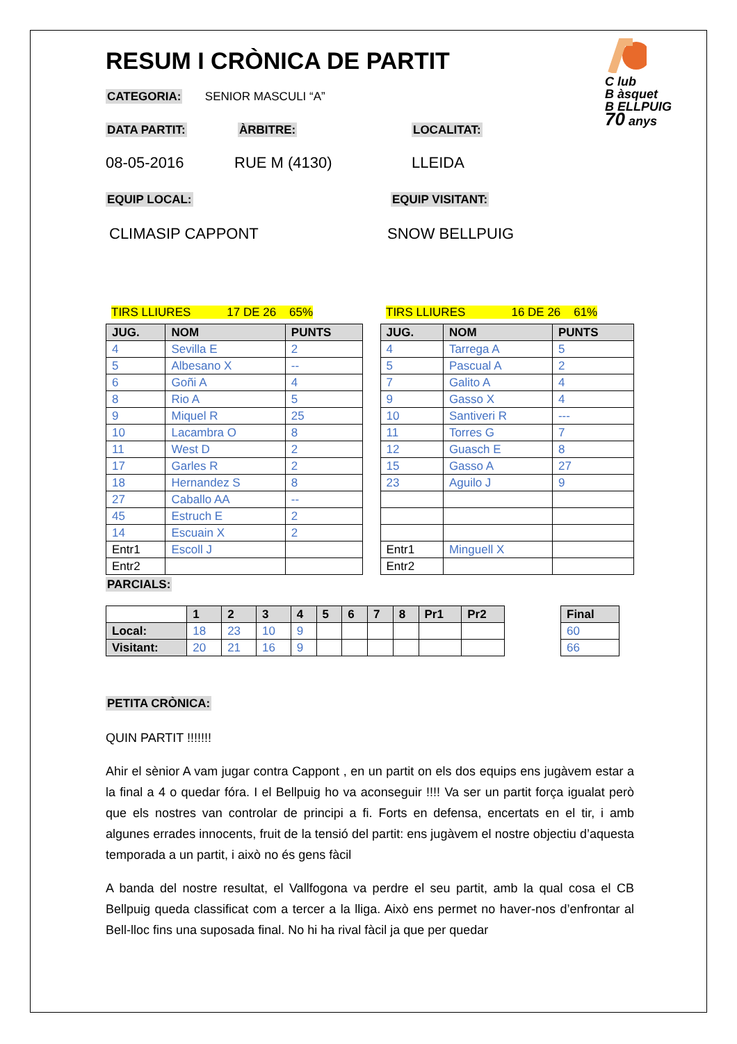C lub
B àsquet
B ELLPUIG
70 anys
RESUM I CRÒNICA DE PARTIT
CATEGORIA: SENIOR MASCULI “A”
DATA PARTIT: ÀRBITRE: LOCALITAT:
08-05-2016 RUE M (4130) LLEIDA
EQUIP LOCAL: EQUIP VISITANT:
CLIMASIP CAPPONT SNOW BELLPUIG
TIRS LLIURES 17 DE 26 65% TIRS LLIURES 16 DE 26 61%
| JUG. | NOM | PUNTS |
| --- | --- | --- |
| 4 | Sevilla E | 2 |
| 5 | Albesano X | -- |
| 6 | Goñi A | 4 |
| 8 | Rio A | 5 |
| 9 | Miquel R | 25 |
| 10 | Lacambra O | 8 |
| 11 | West D | 2 |
| 17 | Garles R | 2 |
| 18 | Hernandez S | 8 |
| 27 | Caballo AA | -- |
| 45 | Estruch E | 2 |
| 14 | Escuain X | 2 |
| Entr1 | Escoll J | |
| Entr2 | | |
| JUG. | NOM | PUNTS |
| --- | --- | --- |
| 4 | Tarrega A | 5 |
| 5 | Pascual A | 2 |
| 7 | Galito A | 4 |
| 9 | Gasso X | 4 |
| 10 | Santiveri R | --- |
| 11 | Torres G | 7 |
| 12 | Guasch E | 8 |
| 15 | Gasso A | 27 |
| 23 | Aguilo J | 9 |
| Entr1 | Minguell X | |
| Entr2 | | |
PARCIALS:
| | 1 | 2 | 3 | 4 | 5 | 6 | 7 | 8 | Pr1 | Pr2 |
| --- | --- | --- | --- | --- | --- | --- | --- | --- | --- | --- |
| Local: | 18 | 23 | 10 | 9 | | | | | | |
| Visitant: | 20 | 21 | 16 | 9 | | | | | | |
| Final |
| --- |
| 60 |
| 66 |
PETITA CRÒNICA:
QUIN PARTIT !!!!!!!
Ahir el sènior A vam jugar contra Cappont , en un partit on els dos equips ens jugàvem estar a la final a 4 o quedar fóra. I el Bellpuig ho va aconseguir !!!! Va ser un partit força igualat però que els nostres van controlar de principi a fi. Forts en defensa, encertats en el tir, i amb algunes errades innocents, fruit de la tensió del partit: ens jugàvem el nostre objectiu d’aquesta temporada a un partit, i això no és gens fàcil
A banda del nostre resultat, el Vallfogona va perdre el seu partit, amb la qual cosa el CB Bellpuig queda classificat com a tercer a la lliga. Això ens permet no haver-nos d’enfrontar al Bell-lloc fins una suposada final. No hi ha rival fàcil ja que per quedar